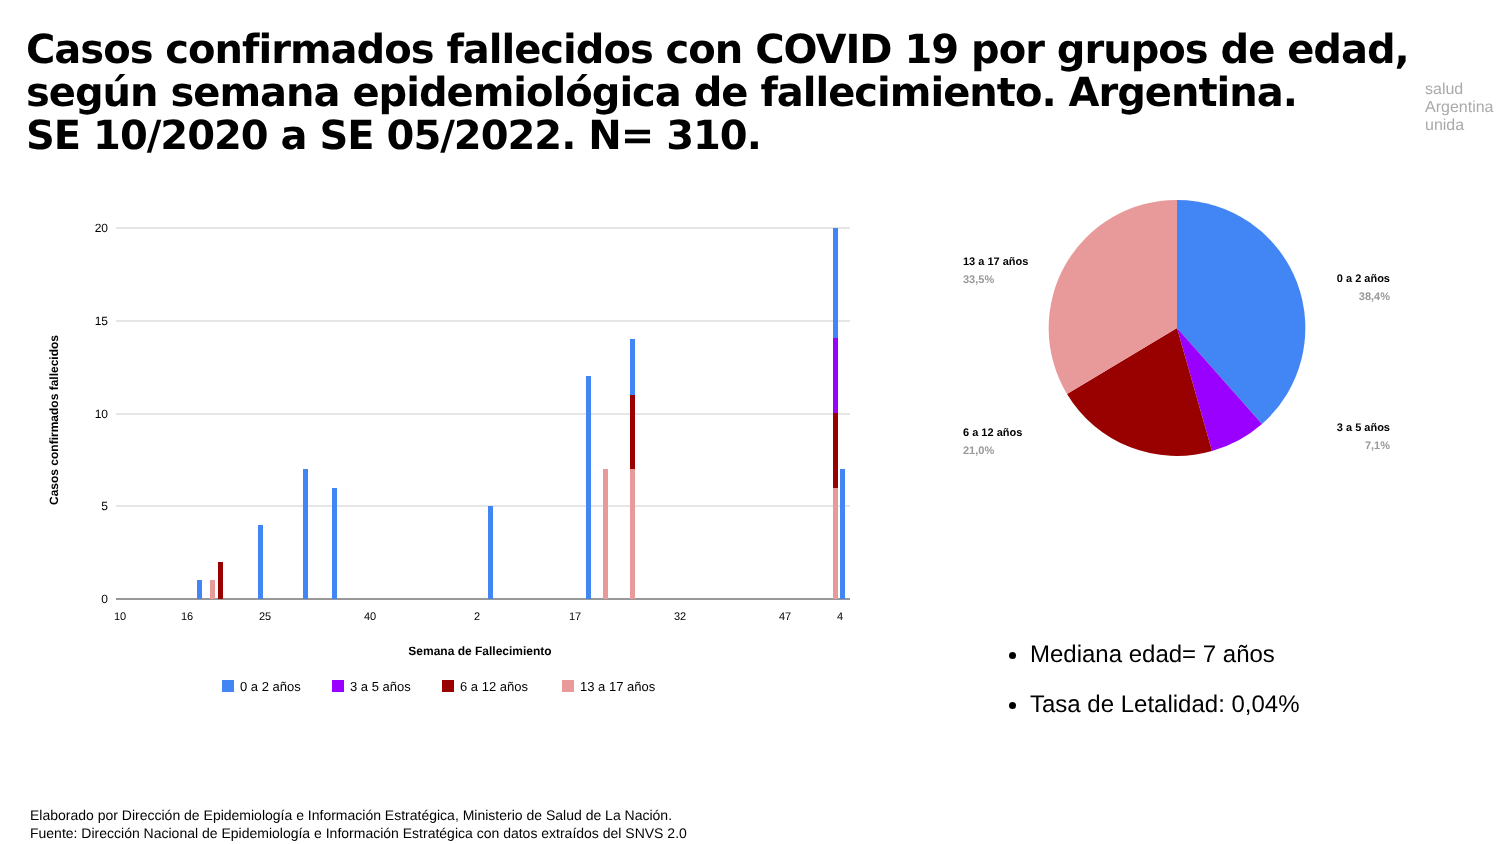Casos confirmados fallecidos con COVID 19 por grupos de edad, según semana epidemiológica de fallecimiento. Argentina.
SE 10/2020 a SE 05/2022. N= 310.
20
15
10
5
0
Casos confirmados fallecidos
10
16
25
40
2
17
32
47
4
Semana de Fallecimiento
0 a 2 años
3 a 5 años
6 a 12 años
13 a 17 años
13 a 17 años
33,5%
0 a 2 años
38,4%
3 a 5 años
7,1%
6 a 12 años
21,0%
Mediana edad= 7 años
Tasa de Letalidad: 0,04%
Elaborado por Dirección de Epidemiología e Información Estratégica, Ministerio de Salud de La Nación.
Fuente: Dirección Nacional de Epidemiología e Información Estratégica con datos extraídos del SNVS 2.0
salud
Argentina unida